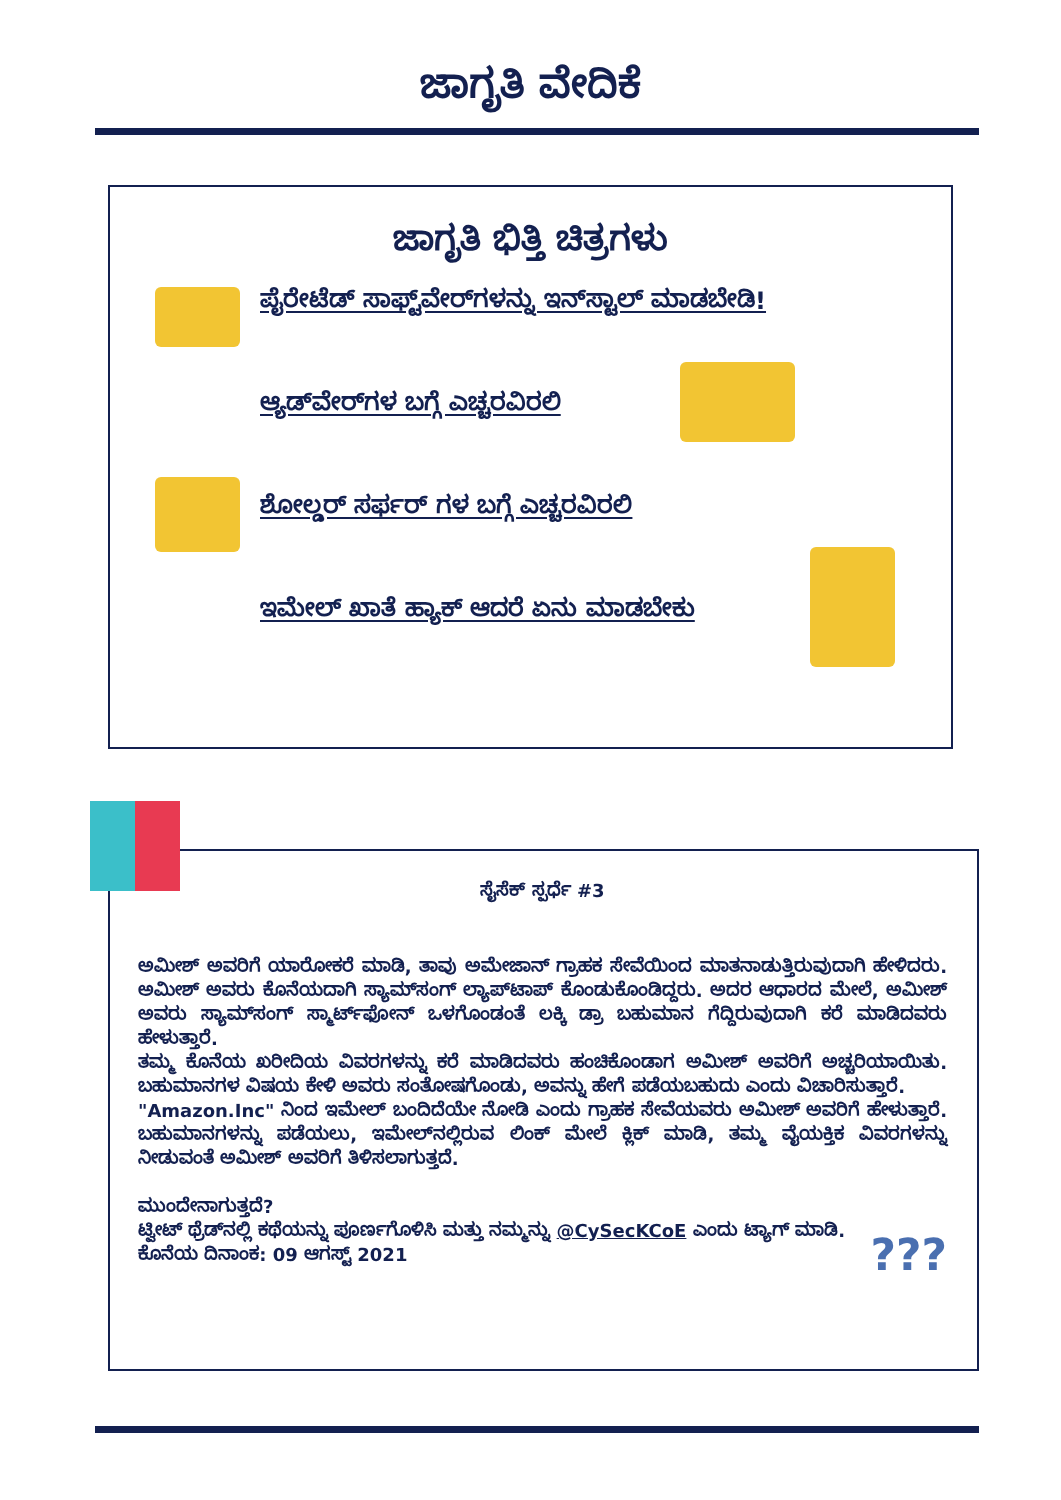ಜಾಗೃತಿ ವೇದಿಕೆ
ಜಾಗೃತಿ ಭಿತ್ತಿ ಚಿತ್ರಗಳು
ಪೈರೇಟೆಡ್ ಸಾಫ್ಟ್‌ವೇರ್‌ಗಳನ್ನು ಇನ್‌ಸ್ಟಾಲ್ ಮಾಡಬೇಡಿ!
ಆ್ಯಡ್‌ವೇರ್‌ಗಳ ಬಗ್ಗೆ ಎಚ್ಚರವಿರಲಿ
ಶೋಲ್ಡರ್ ಸರ್ಫರ್ ಗಳ ಬಗ್ಗೆ ಎಚ್ಚರವಿರಲಿ
ಇಮೇಲ್ ಖಾತೆ ಹ್ಯಾಕ್ ಆದರೆ ಏನು ಮಾಡಬೇಕು
ಸೈಸೆಕ್ ಸ್ಪರ್ಧೆ #3
ಅಮೀಶ್ ಅವರಿಗೆ ಯಾರೋಕರೆ ಮಾಡಿ, ತಾವು ಅಮೇಜಾನ್ ಗ್ರಾಹಕ ಸೇವೆಯಿಂದ ಮಾತನಾಡುತ್ತಿರುವುದಾಗಿ ಹೇಳಿದರು. ಅಮೀಶ್ ಅವರು ಕೊನೆಯದಾಗಿ ಸ್ಯಾಮ್‌ಸಂಗ್ ಲ್ಯಾಪ್‌ಟಾಪ್ ಕೊಂಡುಕೊಂಡಿದ್ದರು. ಅದರ ಆಧಾರದ ಮೇಲೆ, ಅಮೀಶ್ ಅವರು ಸ್ಯಾಮ್‌ಸಂಗ್ ಸ್ಮಾರ್ಟ್‌ಫೋನ್ ಒಳಗೊಂಡಂತೆ ಲಕ್ಕಿ ಡ್ರಾ ಬಹುಮಾನ ಗೆದ್ದಿರುವುದಾಗಿ ಕರೆ ಮಾಡಿದವರು ಹೇಳುತ್ತಾರೆ.
ತಮ್ಮ ಕೊನೆಯ ಖರೀದಿಯ ವಿವರಗಳನ್ನು ಕರೆ ಮಾಡಿದವರು ಹಂಚಿಕೊಂಡಾಗ ಅಮೀಶ್ ಅವರಿಗೆ ಅಚ್ಚರಿಯಾಯಿತು. ಬಹುಮಾನಗಳ ವಿಷಯ ಕೇಳಿ ಅವರು ಸಂತೋಷಗೊಂಡು, ಅವನ್ನು ಹೇಗೆ ಪಡೆಯಬಹುದು ಎಂದು ವಿಚಾರಿಸುತ್ತಾರೆ.
"Amazon.Inc" ನಿಂದ ಇಮೇಲ್ ಬಂದಿದೆಯೇ ನೋಡಿ ಎಂದು ಗ್ರಾಹಕ ಸೇವೆಯವರು ಅಮೀಶ್ ಅವರಿಗೆ ಹೇಳುತ್ತಾರೆ. ಬಹುಮಾನಗಳನ್ನು ಪಡೆಯಲು, ಇಮೇಲ್‌ನಲ್ಲಿರುವ ಲಿಂಕ್ ಮೇಲೆ ಕ್ಲಿಕ್ ಮಾಡಿ, ತಮ್ಮ ವೈಯಕ್ತಿಕ ವಿವರಗಳನ್ನು ನೀಡುವಂತೆ ಅಮೀಶ್ ಅವರಿಗೆ ತಿಳಿಸಲಾಗುತ್ತದೆ.
ಮುಂದೇನಾಗುತ್ತದೆ?
ಟ್ವೀಟ್ ಥ್ರೆಡ್‌ನಲ್ಲಿ ಕಥೆಯನ್ನು ಪೂರ್ಣಗೊಳಿಸಿ ಮತ್ತು ನಮ್ಮನ್ನು @CySecKCoE ಎಂದು ಟ್ಯಾಗ್ ಮಾಡಿ.
ಕೊನೆಯ ದಿನಾಂಕ: 09 ಆಗಸ್ಟ್ 2021 ???